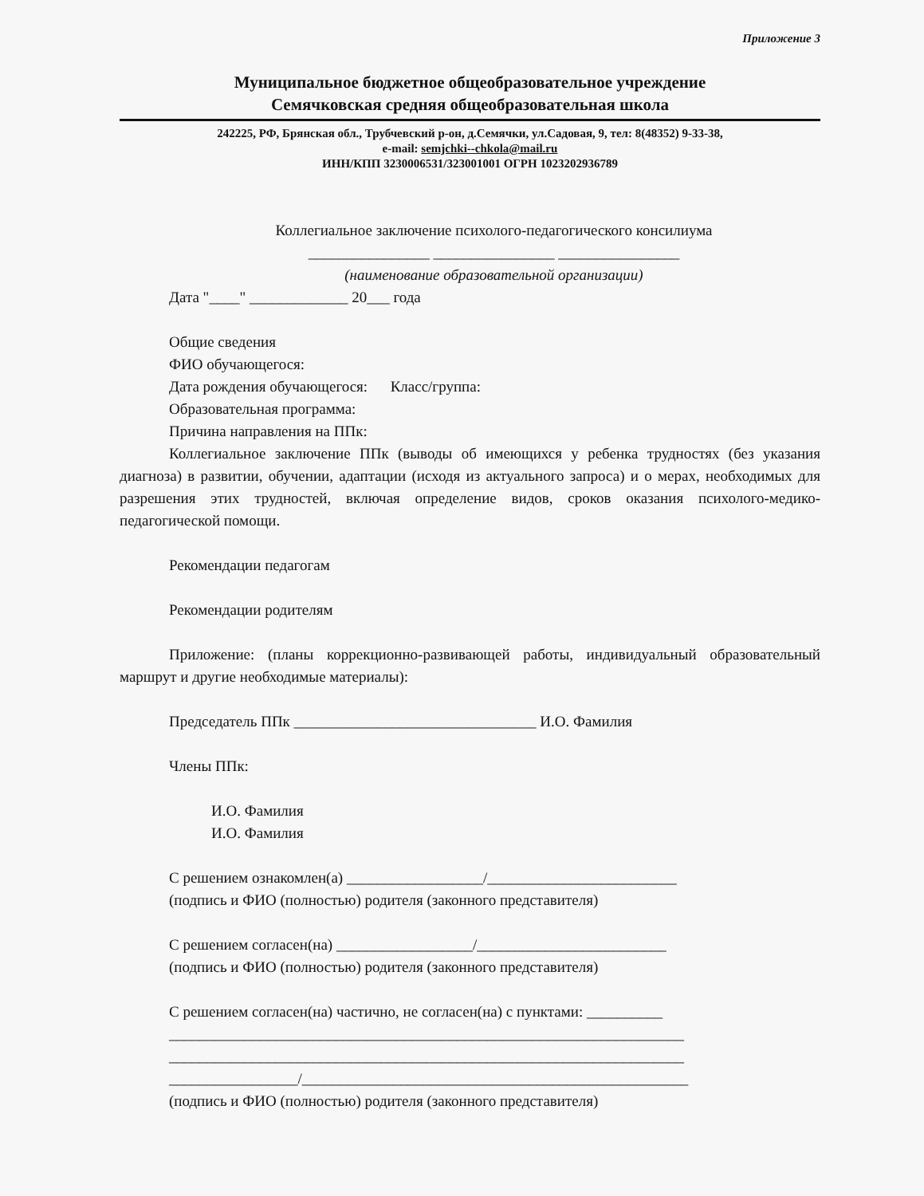Приложение 3
Муниципальное бюджетное общеобразовательное учреждение
Семячковская средняя общеобразовательная школа
242225, РФ, Брянская обл., Трубчевский р-он, д.Семячки, ул.Садовая, 9, тел: 8(48352) 9-33-38,
e-mail: semjchki--chkola@mail.ru
ИНН/КПП 3230006531/323001001 ОГРН 1023202936789
Коллегиальное заключение психолого-педагогического консилиума
________________ ________________ ________________
(наименование образовательной организации)
Дата "____" _____________ 20___ года
Общие сведения
ФИО обучающегося:
Дата рождения обучающегося: Класс/группа:
Образовательная программа:
Причина направления на ППк:
Коллегиальное заключение ППк (выводы об имеющихся у ребенка трудностях (без указания диагноза) в развитии, обучении, адаптации (исходя из актуального запроса) и о мерах, необходимых для разрешения этих трудностей, включая определение видов, сроков оказания психолого-медико-педагогической помощи.
Рекомендации педагогам
Рекомендации родителям
Приложение: (планы коррекционно-развивающей работы, индивидуальный образовательный маршрут и другие необходимые материалы):
Председатель ППк ________________________________ И.О. Фамилия
Члены ППк:
И.О. Фамилия
И.О. Фамилия
С решением ознакомлен(а) __________________/_________________________
(подпись и ФИО (полностью) родителя (законного представителя)
С решением согласен(на) __________________/_________________________
(подпись и ФИО (полностью) родителя (законного представителя)
С решением согласен(на) частично, не согласен(на) с пунктами: __________
____________________________________________________________________
____________________________________________________________________
_________________/___________________________________________________
(подпись и ФИО (полностью) родителя (законного представителя)